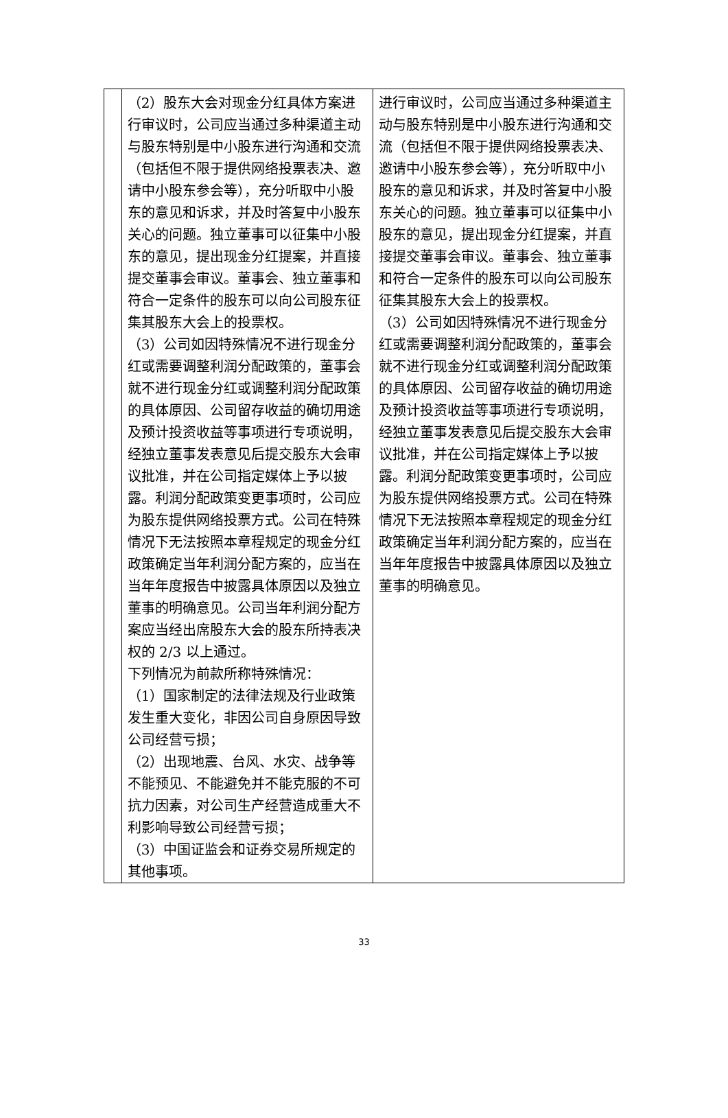| | （2）股东大会对现金分红具体方案进行审议时，公司应当通过多种渠道主动与股东特别是中小股东进行沟通和交流（包括但不限于提供网络投票表决、邀请中小股东参会等），充分听取中小股东的意见和诉求，并及时答复中小股东关心的问题。独立董事可以征集中小股东的意见，提出现金分红提案，并直接提交董事会审议。董事会、独立董事和符合一定条件的股东可以向公司股东征集其股东大会上的投票权。 （3）公司如因特殊情况不进行现金分红或需要调整利润分配政策的，董事会就不进行现金分红或调整利润分配政策的具体原因、公司留存收益的确切用途及预计投资收益等事项进行专项说明，经独立董事发表意见后提交股东大会审议批准，并在公司指定媒体上予以披露。利润分配政策变更事项时，公司应为股东提供网络投票方式。公司在特殊情况下无法按照本章程规定的现金分红政策确定当年利润分配方案的，应当在当年年度报告中披露具体原因以及独立董事的明确意见。公司当年利润分配方案应当经出席股东大会的股东所持表决权的 2/3 以上通过。 下列情况为前款所称特殊情况： （1）国家制定的法律法规及行业政策发生重大变化，非因公司自身原因导致公司经营亏损； （2）出现地震、台风、水灾、战争等不能预见、不能避免并不能克服的不可抗力因素，对公司生产经营造成重大不利影响导致公司经营亏损； （3）中国证监会和证券交易所规定的其他事项。 | 进行审议时，公司应当通过多种渠道主动与股东特别是中小股东进行沟通和交流（包括但不限于提供网络投票表决、邀请中小股东参会等），充分听取中小股东的意见和诉求，并及时答复中小股东关心的问题。独立董事可以征集中小股东的意见，提出现金分红提案，并直接提交董事会审议。董事会、独立董事和符合一定条件的股东可以向公司股东征集其股东大会上的投票权。 （3）公司如因特殊情况不进行现金分红或需要调整利润分配政策的，董事会就不进行现金分红或调整利润分配政策的具体原因、公司留存收益的确切用途及预计投资收益等事项进行专项说明，经独立董事发表意见后提交股东大会审议批准，并在公司指定媒体上予以披露。利润分配政策变更事项时，公司应为股东提供网络投票方式。公司在特殊情况下无法按照本章程规定的现金分红政策确定当年利润分配方案的，应当在当年年度报告中披露具体原因以及独立董事的明确意见。 |
33